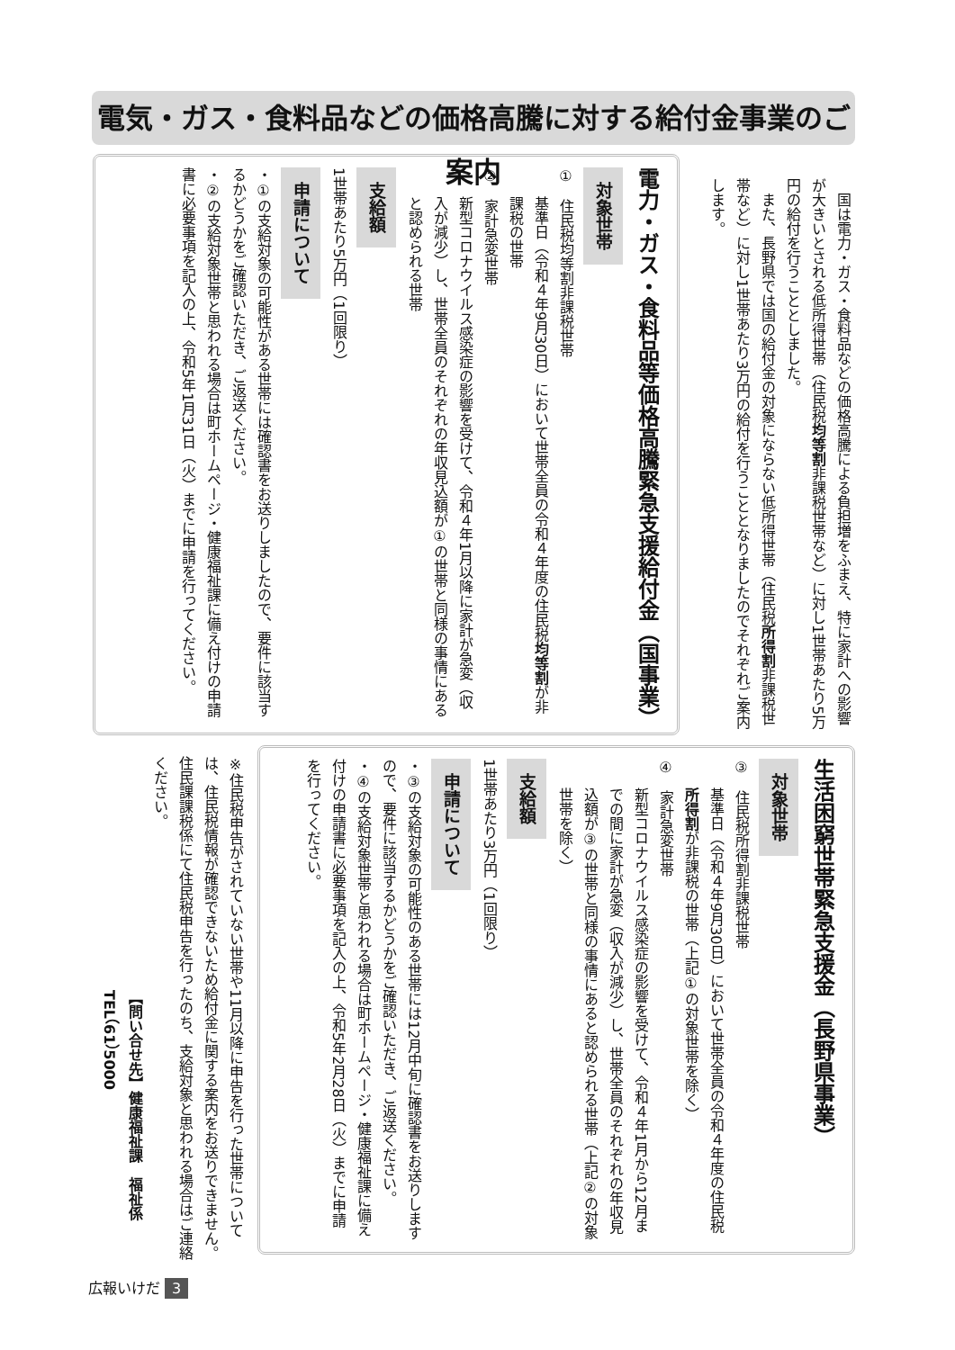電気・ガス・食料品などの価格高騰に対する給付金事業のご案内
　国は電力・ガス・食料品などの価格高騰による負担増をふまえ、特に家計への影響が大きいとされる低所得世帯（住民税均等割非課税世帯など）に対し1世帯あたり5万円の給付を行うこととしました。
　また、長野県では国の給付金の対象にならない低所得世帯（住民税所得割非課税世帯など）に対し1世帯あたり3万円の給付を行うこととなりましたのでそれぞれご案内します。
電力・ガス・食料品等価格高騰緊急支援給付金（国事業）
対象世帯
①　住民税均等割非課税世帯
基準日（令和４年9月30日）において世帯全員の令和４年度の住民税均等割が非課税の世帯
②　家計急変世帯
新型コロナウイルス感染症の影響を受けて、令和４年1月以降に家計が急変（収入が減少）し、世帯全員のそれぞれの年収見込額が①の世帯と同様の事情にあると認められる世帯
支給額
1世帯あたり5万円（1回限り）
申請について
・①の支給対象の可能性がある世帯には確認書をお送りしましたので、要件に該当するかどうかをご確認いただき、ご返送ください。
・②の支給対象世帯と思われる場合は町ホームページ・健康福祉課に備え付けの申請書に必要事項を記入の上、令和5年1月31日（火）までに申請を行ってください。
生活困窮世帯緊急支援金（長野県事業）
対象世帯
③　住民税所得割非課税世帯
基準日（令和４年9月30日）において世帯全員の令和４年度の住民税所得割が非課税の世帯（上記①の対象世帯を除く）
④　家計急変世帯
新型コロナウイルス感染症の影響を受けて、令和４年1月から12月までの間に家計が急変（収入が減少）し、世帯全員のそれぞれの年収見込額が③の世帯と同様の事情にあると認められる世帯（上記②の対象世帯を除く）
支給額
1世帯あたり3万円（1回限り）
申請について
・③の支給対象の可能性のある世帯には12月中旬に確認書をお送りしますので、要件に該当するかどうかをご確認いただき、ご返送ください。
・④の支給対象世帯と思われる場合は町ホームページ・健康福祉課に備え付けの申請書に必要事項を記入の上、令和5年2月28日（火）までに申請を行ってください。
※住民税申告がされていない世帯や11月以降に申告を行った世帯については、住民税情報が確認できないため給付金に関する案内をお送りできません。住民課課税係にて住民税申告を行ったのち、支給対象と思われる場合はご連絡ください。
【問い合せ先】健康福祉課　福祉係　TEL（61）5000
広報いけだ 3